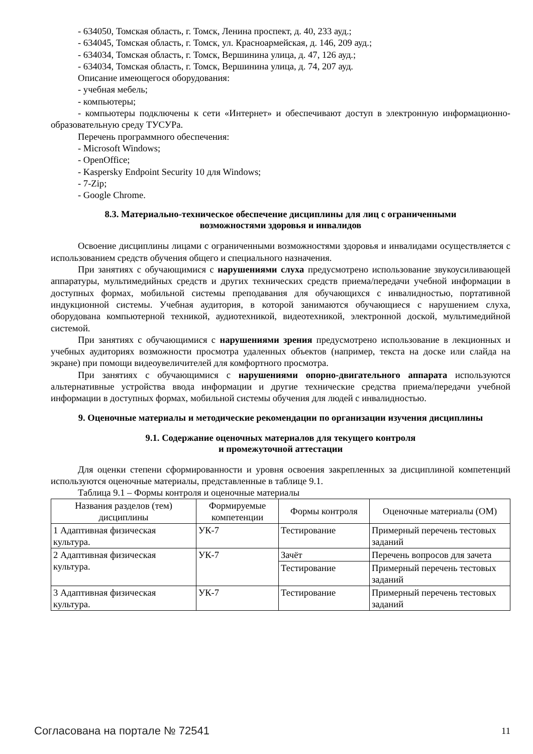- 634050, Томская область, г. Томск, Ленина проспект, д. 40, 233 ауд.;
- 634045, Томская область, г. Томск, ул. Красноармейская, д. 146, 209 ауд.;
- 634034, Томская область, г. Томск, Вершинина улица, д. 47, 126 ауд.;
- 634034, Томская область, г. Томск, Вершинина улица, д. 74, 207 ауд.
Описание имеющегося оборудования:
- учебная мебель;
- компьютеры;
- компьютеры подключены к сети «Интернет» и обеспечивают доступ в электронную информационно-образовательную среду ТУСУРа.
Перечень программного обеспечения:
- Microsoft Windows;
- OpenOffice;
- Kaspersky Endpoint Security 10 для Windows;
- 7-Zip;
- Google Chrome.
8.3. Материально-техническое обеспечение дисциплины для лиц с ограниченными возможностями здоровья и инвалидов
Освоение дисциплины лицами с ограниченными возможностями здоровья и инвалидами осуществляется с использованием средств обучения общего и специального назначения.
При занятиях с обучающимися с нарушениями слуха предусмотрено использование звукоусиливающей аппаратуры, мультимедийных средств и других технических средств приема/передачи учебной информации в доступных формах, мобильной системы преподавания для обучающихся с инвалидностью, портативной индукционной системы. Учебная аудитория, в которой занимаются обучающиеся с нарушением слуха, оборудована компьютерной техникой, аудиотехникой, видеотехникой, электронной доской, мультимедийной системой.
При занятиях с обучающимися с нарушениями зрения предусмотрено использование в лекционных и учебных аудиториях возможности просмотра удаленных объектов (например, текста на доске или слайда на экране) при помощи видеоувеличителей для комфортного просмотра.
При занятиях с обучающимися с нарушениями опорно-двигательного аппарата используются альтернативные устройства ввода информации и другие технические средства приема/передачи учебной информации в доступных формах, мобильной системы обучения для людей с инвалидностью.
9. Оценочные материалы и методические рекомендации по организации изучения дисциплины
9.1. Содержание оценочных материалов для текущего контроля
и промежуточной аттестации
Для оценки степени сформированности и уровня освоения закрепленных за дисциплиной компетенций используются оценочные материалы, представленные в таблице 9.1.
Таблица 9.1 – Формы контроля и оценочные материалы
| Названия разделов (тем) дисциплины | Формируемые компетенции | Формы контроля | Оценочные материалы (ОМ) |
| --- | --- | --- | --- |
| 1 Адаптивная физическая культура. | УК-7 | Тестирование | Примерный перечень тестовых заданий |
| 2 Адаптивная физическая культура. | УК-7 | Зачёт | Перечень вопросов для зачета |
| | | Тестирование | Примерный перечень тестовых заданий |
| 3 Адаптивная физическая культура. | УК-7 | Тестирование | Примерный перечень тестовых заданий |
Согласована на портале № 72541 11